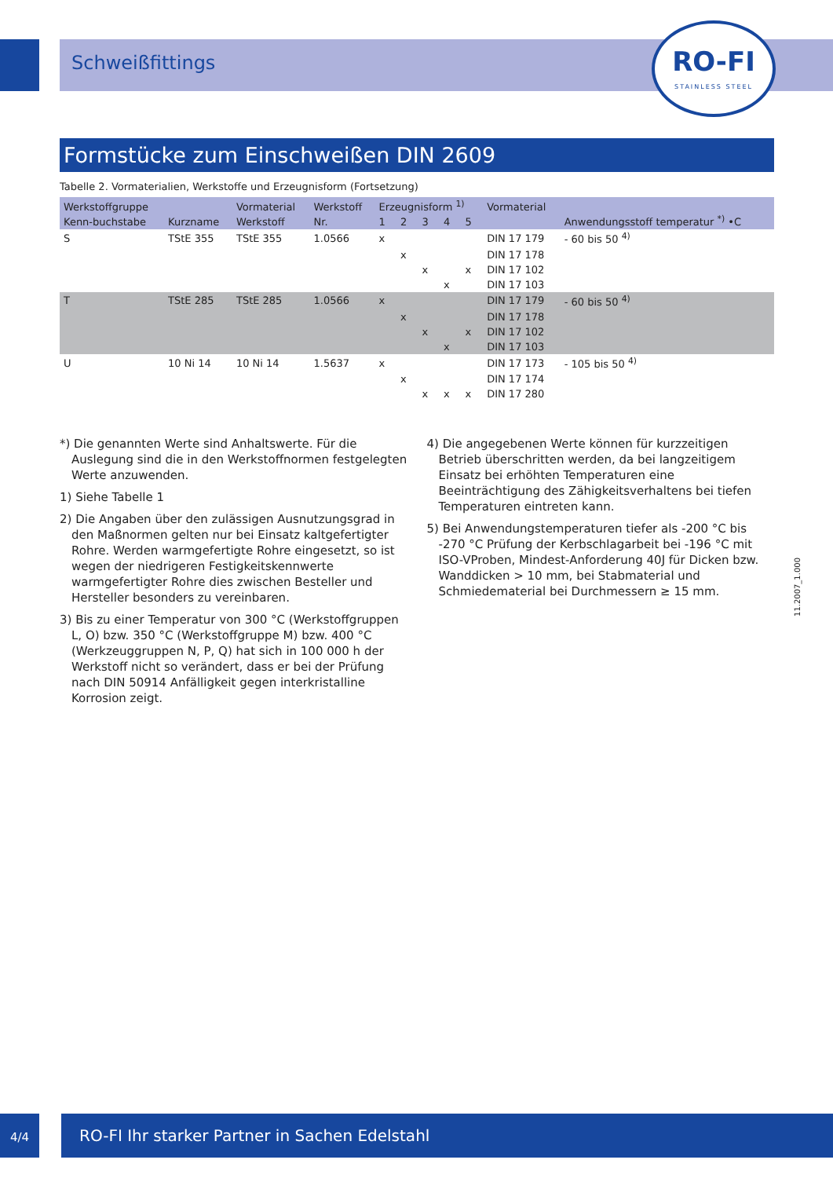Schweißfittings
RO-FI
STAINLESS STEEL
Formstücke zum Einschweißen DIN 2609
Tabelle 2. Vormaterialien, Werkstoffe und Erzeugnisform (Fortsetzung)
| Werkstoffgruppe | | Vormaterial | Werkstoff | Erzeugnisform <sup>1)</sup> | | | | | Vormaterial | Anwendungsstoff temperatur <sup>*)</sup> •C |
| --- | --- | --- | --- | --- | --- | --- | --- | --- | --- | --- |
| Kenn-buchstabe | Kurzname | Werkstoff | Nr. | 1 | 2 | 3 | 4 | 5 | | |
| S | TStE 355 | TStE 355 | 1.0566 | x | | | | | DIN 17 179 | - 60 bis 50 <sup>4)</sup> |
| | | | | | x | | | | DIN 17 178 | |
| | | | | | | x | | x | DIN 17 102 | |
| | | | | | | | x | | DIN 17 103 | |
| T | TStE 285 | TStE 285 | 1.0566 | x | | | | | DIN 17 179 | - 60 bis 50 <sup>4)</sup> |
| | | | | | x | | | | DIN 17 178 | |
| | | | | | | x | | x | DIN 17 102 | |
| | | | | | | | x | | DIN 17 103 | |
| U | 10 Ni 14 | 10 Ni 14 | 1.5637 | x | | | | | DIN 17 173 | - 105 bis 50 <sup>4)</sup> |
| | | | | | x | | | | DIN 17 174 | |
| | | | | | | x | x | x | DIN 17 280 | |
*) Die genannten Werte sind Anhaltswerte. Für die Auslegung sind die in den Werkstoffnormen festgelegten Werte anzuwenden.
1) Siehe Tabelle 1
2) Die Angaben über den zulässigen Ausnutzungsgrad in den Maßnormen gelten nur bei Einsatz kaltgefertigter Rohre. Werden warmgefertigte Rohre eingesetzt, so ist wegen der niedrigeren Festigkeitskennwerte warmgefertigter Rohre dies zwischen Besteller und Hersteller besonders zu vereinbaren.
3) Bis zu einer Temperatur von 300 °C (Werkstoffgruppen L, O) bzw. 350 °C (Werkstoffgruppe M) bzw. 400 °C (Werkzeuggruppen N, P, Q) hat sich in 100 000 h der Werkstoff nicht so verändert, dass er bei der Prüfung nach DIN 50914 Anfälligkeit gegen interkristalline Korrosion zeigt.
4) Die angegebenen Werte können für kurzzeitigen Betrieb überschritten werden, da bei langzeitigem Einsatz bei erhöhten Temperaturen eine Beeinträchtigung des Zähigkeitsverhaltens bei tiefen Temperaturen eintreten kann.
5) Bei Anwendungstemperaturen tiefer als -200 °C bis -270 °C Prüfung der Kerbschlagarbeit bei -196 °C mit ISO-VProben, Mindest-Anforderung 40J für Dicken bzw. Wanddicken > 10 mm, bei Stabmaterial und Schmiedematerial bei Durchmessern ≥ 15 mm.
11.2007_1.000
4/4 RO-FI Ihr starker Partner in Sachen Edelstahl